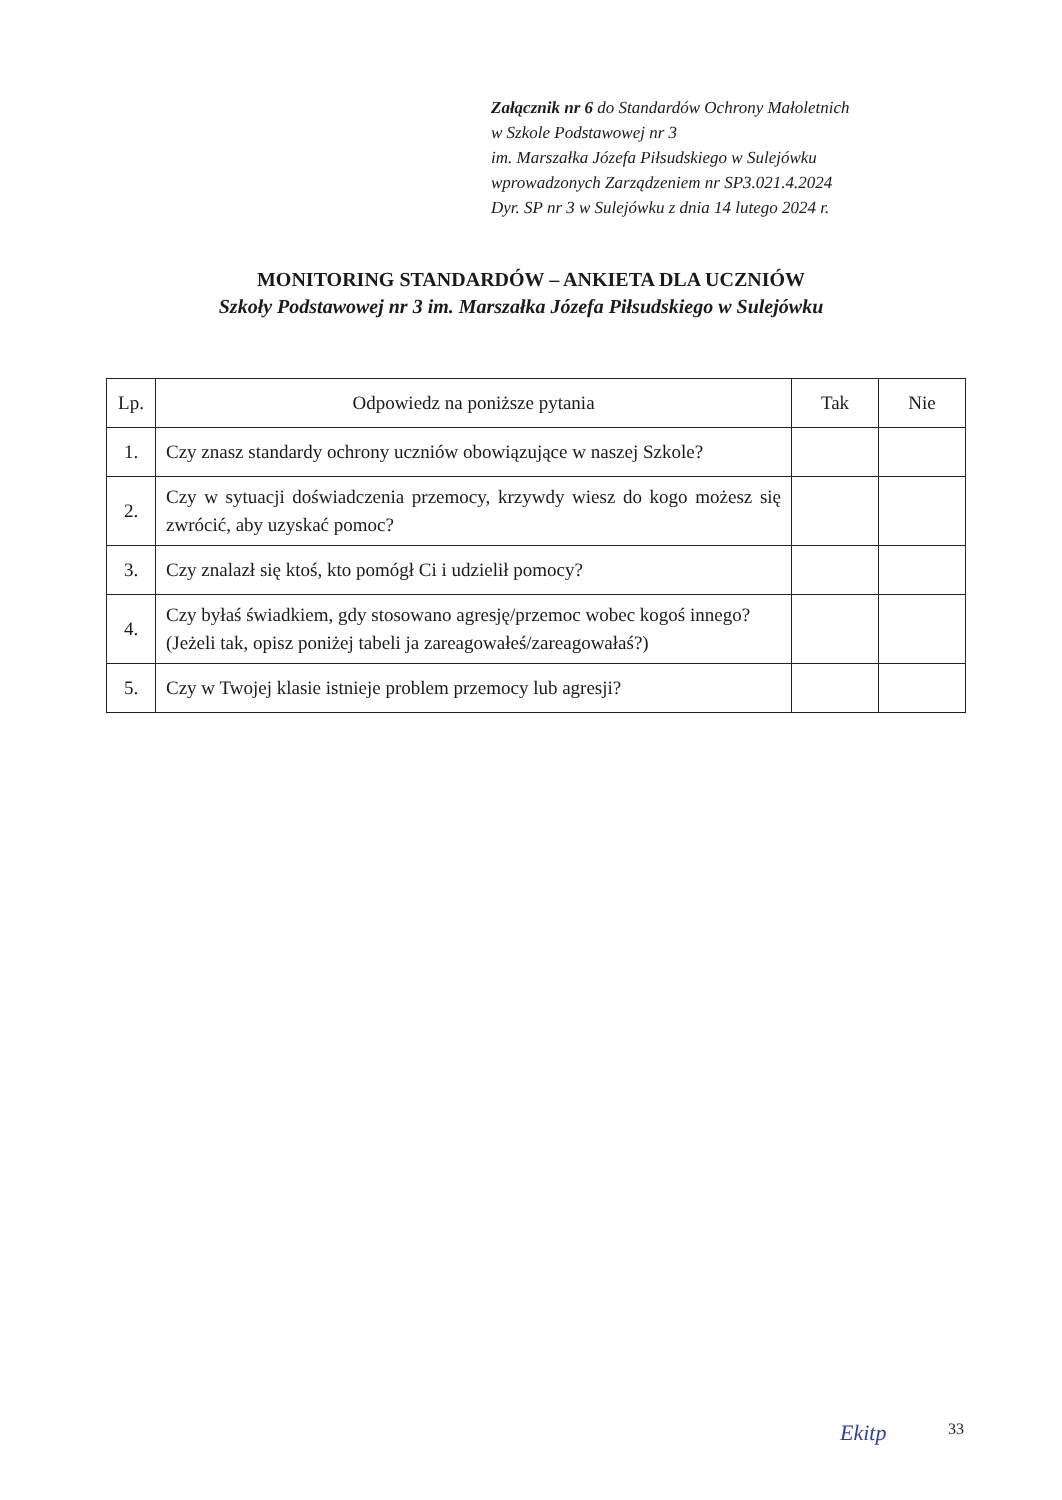Załącznik nr 6 do Standardów Ochrony Małoletnich
w Szkole Podstawowej nr 3
im. Marszałka Józefa Piłsudskiego w Sulejówku
wprowadzonych Zarządzeniem nr SP3.021.4.2024
Dyr. SP nr 3 w Sulejówku z dnia 14 lutego 2024 r.
MONITORING STANDARDÓW – ANKIETA DLA UCZNIÓW
Szkoły Podstawowej nr 3 im. Marszałka Józefa Piłsudskiego w Sulejówku
| Lp. | Odpowiedz na poniższe pytania | Tak | Nie |
| --- | --- | --- | --- |
| 1. | Czy znasz standardy ochrony uczniów obowiązujące w naszej Szkole? | | |
| 2. | Czy w sytuacji doświadczenia przemocy, krzywdy wiesz do kogo możesz się zwrócić, aby uzyskać pomoc? | | |
| 3. | Czy znalazł się ktoś, kto pomógł Ci i udzielił pomocy? | | |
| 4. | Czy byłaś świadkiem, gdy stosowano agresję/przemoc wobec kogoś innego? (Jeżeli tak, opisz poniżej tabeli ja zareagowałeś/zareagowałaś?) | | |
| 5. | Czy w Twojej klasie istnieje problem przemocy lub agresji? | | |
Ekitp 33